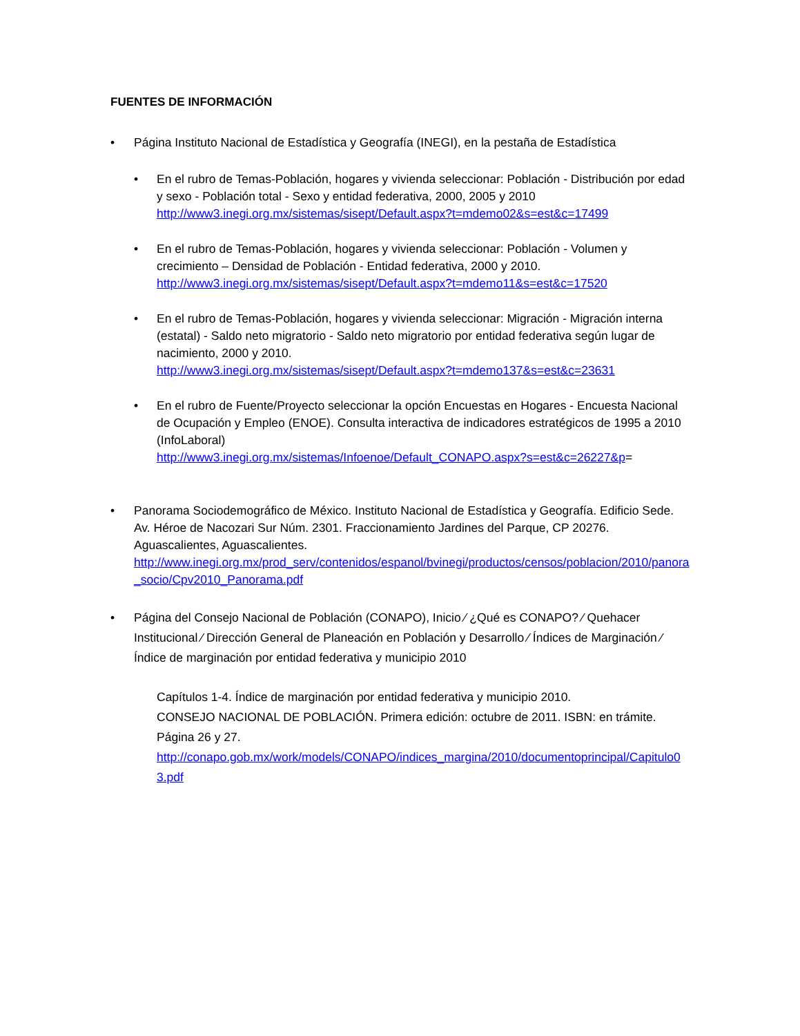FUENTES DE INFORMACIÓN
• Página Instituto Nacional de Estadística y Geografía (INEGI), en la pestaña de Estadística
• En el rubro de Temas-Población, hogares y vivienda seleccionar: Población - Distribución por edad y sexo - Población total - Sexo y entidad federativa, 2000, 2005 y 2010
http://www3.inegi.org.mx/sistemas/sisept/Default.aspx?t=mdemo02&s=est&c=17499
• En el rubro de Temas-Población, hogares y vivienda seleccionar: Población - Volumen y crecimiento – Densidad de Población - Entidad federativa, 2000 y 2010.
http://www3.inegi.org.mx/sistemas/sisept/Default.aspx?t=mdemo11&s=est&c=17520
• En el rubro de Temas-Población, hogares y vivienda seleccionar: Migración - Migración interna (estatal) - Saldo neto migratorio - Saldo neto migratorio por entidad federativa según lugar de nacimiento, 2000 y 2010.
http://www3.inegi.org.mx/sistemas/sisept/Default.aspx?t=mdemo137&s=est&c=23631
• En el rubro de Fuente/Proyecto seleccionar la opción Encuestas en Hogares - Encuesta Nacional de Ocupación y Empleo (ENOE). Consulta interactiva de indicadores estratégicos de 1995 a 2010 (InfoLaboral)
http://www3.inegi.org.mx/sistemas/Infoenoe/Default_CONAPO.aspx?s=est&c=26227&p=
• Panorama Sociodemográfico de México. Instituto Nacional de Estadística y Geografía. Edificio Sede. Av. Héroe de Nacozari Sur Núm. 2301. Fraccionamiento Jardines del Parque, CP 20276. Aguascalientes, Aguascalientes.
http://www.inegi.org.mx/prod_serv/contenidos/espanol/bvinegi/productos/censos/poblacion/2010/panora_socio/Cpv2010_Panorama.pdf
• Página del Consejo Nacional de Población (CONAPO), Inicio ⁄ ¿Qué es CONAPO? ⁄ Quehacer Institucional ⁄ Dirección General de Planeación en Población y Desarrollo ⁄ Índices de Marginación ⁄ Índice de marginación por entidad federativa y municipio 2010
Capítulos 1-4. Índice de marginación por entidad federativa y municipio 2010.
CONSEJO NACIONAL DE POBLACIÓN. Primera edición: octubre de 2011. ISBN: en trámite.
Página 26 y 27.
http://conapo.gob.mx/work/models/CONAPO/indices_margina/2010/documentoprincipal/Capitulo03.pdf